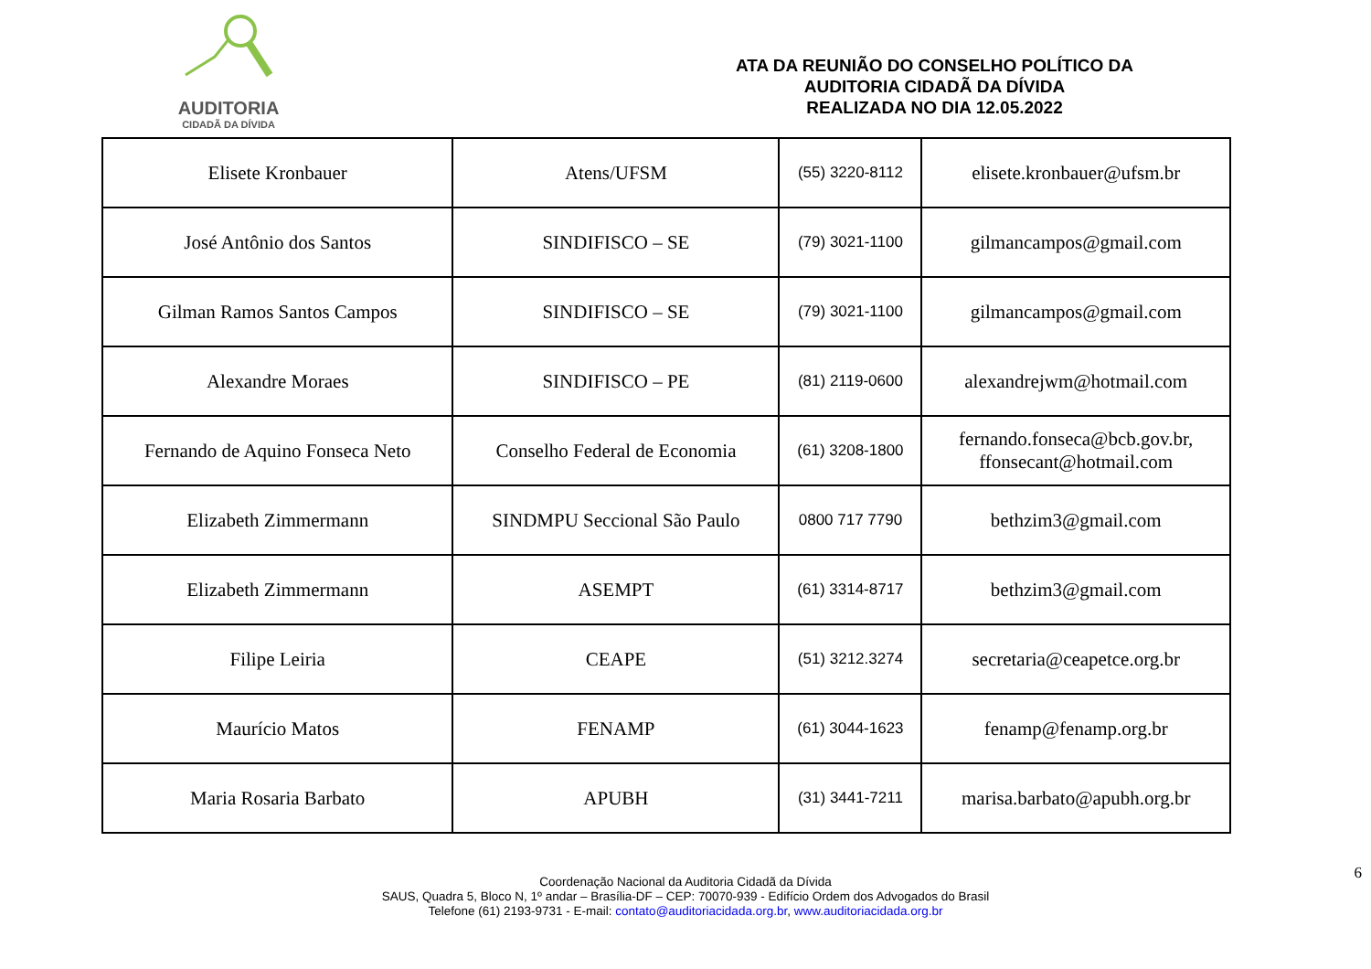AUDITORIA
CIDADÃ DA DÍVIDA
ATA DA REUNIÃO DO CONSELHO POLÍTICO DA
AUDITORIA CIDADÃ DA DÍVIDA
REALIZADA NO DIA 12.05.2022
| Elisete Kronbauer | Atens/UFSM | (55) 3220-8112 | elisete.kronbauer@ufsm.br |
| José Antônio dos Santos | SINDIFISCO – SE | (79) 3021-1100 | gilmancampos@gmail.com |
| Gilman Ramos Santos Campos | SINDIFISCO – SE | (79) 3021-1100 | gilmancampos@gmail.com |
| Alexandre Moraes | SINDIFISCO – PE | (81) 2119-0600 | alexandrejwm@hotmail.com |
| Fernando de Aquino Fonseca Neto | Conselho Federal de Economia | (61) 3208-1800 | fernando.fonseca@bcb.gov.br, ffonsecant@hotmail.com |
| Elizabeth Zimmermann | SINDMPU Seccional São Paulo | 0800 717 7790 | bethzim3@gmail.com |
| Elizabeth Zimmermann | ASEMPT | (61) 3314-8717 | bethzim3@gmail.com |
| Filipe Leiria | CEAPE | (51) 3212.3274 | secretaria@ceapetce.org.br |
| Maurício Matos | FENAMP | (61) 3044-1623 | fenamp@fenamp.org.br |
| Maria Rosaria Barbato | APUBH | (31) 3441-7211 | marisa.barbato@apubh.org.br |
6
Coordenação Nacional da Auditoria Cidadã da Dívida
SAUS, Quadra 5, Bloco N, 1º andar – Brasília-DF – CEP: 70070-939 - Edifício Ordem dos Advogados do Brasil
Telefone (61) 2193-9731 - E-mail: contato@auditoriacidada.org.br, www.auditoriacidada.org.br